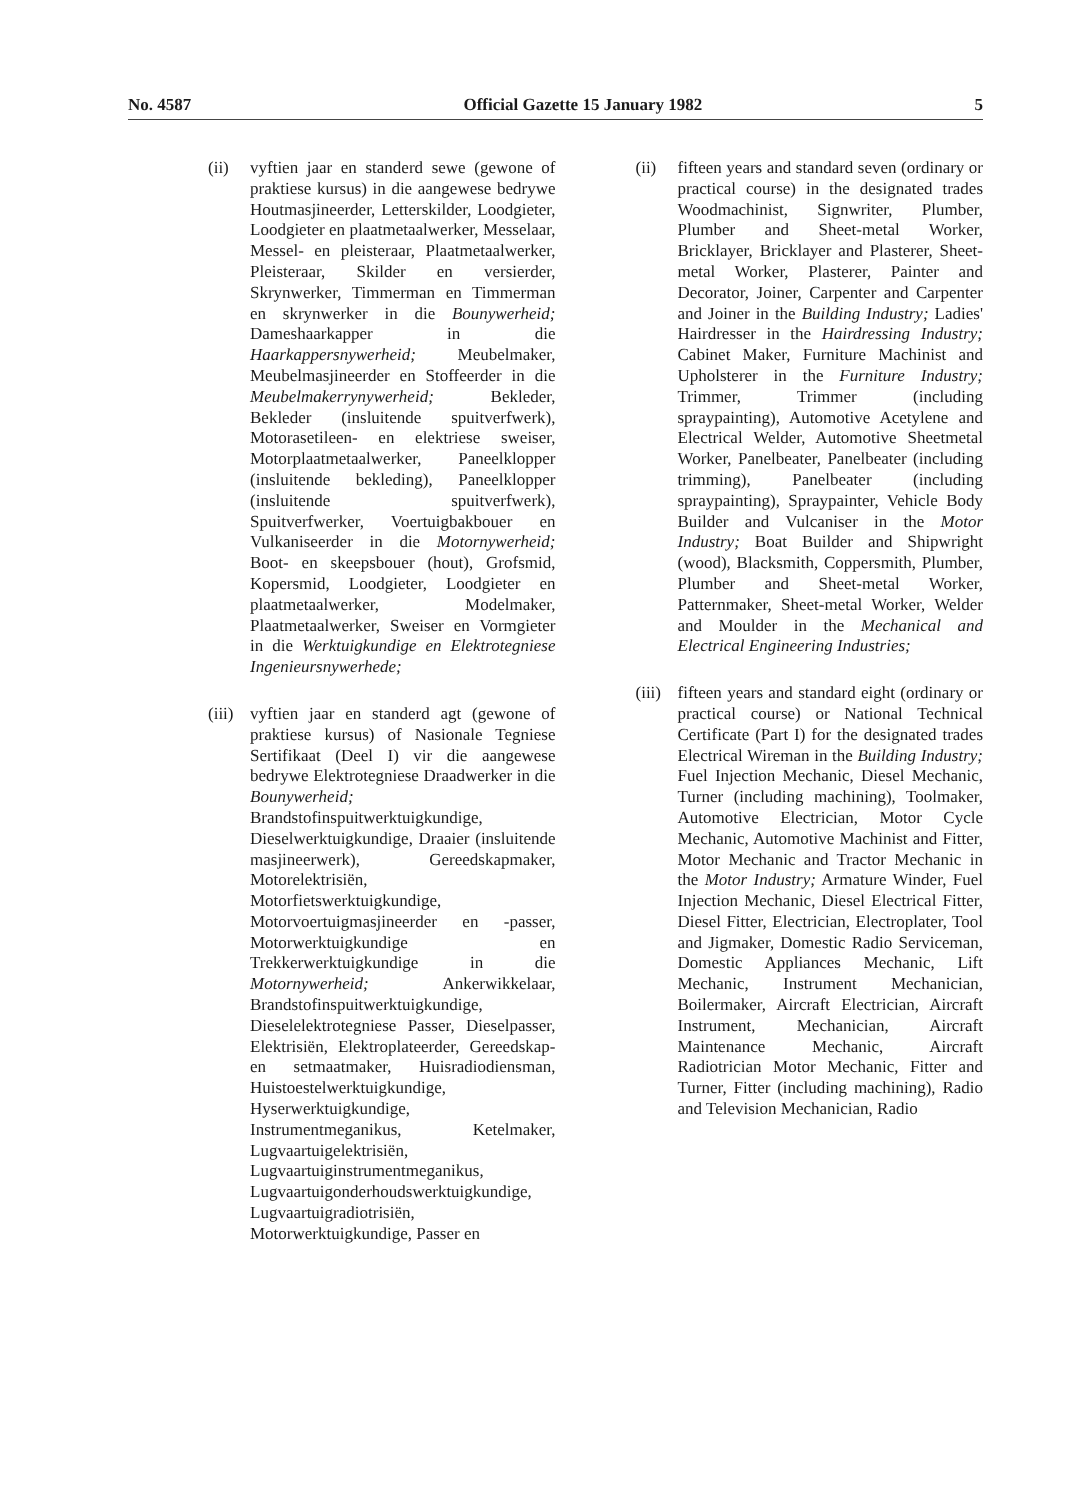No. 4587 Official Gazette 15 January 1982 5
(ii) vyftien jaar en standerd sewe (gewone of praktiese kursus) in die aangewese bedrywe Houtmasjineerder, Letterskilder, Loodgieter, Loodgieter en plaatmetaalwerker, Messelaar, Messel- en pleisteraar, Plaatmetaalwerker, Pleisteraar, Skilder en versierder, Skrynwerker, Timmerman en Timmerman en skrynwerker in die Bounywerheid; Dameshaarkapper in die Haarkappersnywerheid; Meubelmaker, Meubelmasjineerder en Stoffeerder in die Meubelmakerrynywerheid; Bekleder, Bekleder (insluitende spuitverfwerk), Motorasetileen- en elektriese sweiser, Motorplaatmetaalwerker, Paneelklopper (insluitende bekleding), Paneelklopper (insluitende spuitverfwerk), Spuitverfwerker, Voertuigbakbouer en Vulkaniseerder in die Motornywerheid; Boot- en skeepsbouer (hout), Grofsmid, Kopersmid, Loodgieter, Loodgieter en plaatmetaalwerker, Modelmaker, Plaatmetaalwerker, Sweiser en Vormgieter in die Werktuigkundige en Elektrotegniese Ingenieursnywerhede;
(iii)
vyftien jaar en standerd agt (gewone of praktiese kursus) of Nasionale Tegniese Sertifikaat (Deel I) vir die aangewese bedrywe Elektrotegniese Draadwerker in die Bounywerheid; Brandstofinspuitwerktuigkundige, Dieselwerktuigkundige, Draaier (insluitende masjineerwerk), Gereedskapmaker, Motorelektrisiën, Motorfietswerktuigkundige, Motorvoertuigmasjineerder en -passer, Motorwerktuigkundige en Trekkerwerktuigkundige in die Motornywerheid; Ankerwikkelaar, Brandstofinspuitwerktuigkundige, Dieselelektrotegniese Passer, Dieselpasser, Elektrisiën, Elektroplateerder, Gereedskap- en setmaatmaker, Huisradiodiensman, Huistoestelwerktuigkundige, Hyserwerktuigkundige, Instrumentmeganikus, Ketelmaker, Lugvaartuigelektrisiën, Lugvaartuiginstrumentmeganikus, Lugvaartuigonderhoudswerktuigkundige, Lugvaartuigradiotrisiën, Motorwerktuigkundige, Passer en
(ii) fifteen years and standard seven (ordinary or practical course) in the designated trades Woodmachinist, Signwriter, Plumber, Plumber and Sheet-metal Worker, Bricklayer, Bricklayer and Plasterer, Sheet-metal Worker, Plasterer, Painter and Decorator, Joiner, Carpenter and Carpenter and Joiner in the Building Industry; Ladies' Hairdresser in the Hairdressing Industry; Cabinet Maker, Furniture Machinist and Upholsterer in the Furniture Industry; Trimmer, Trimmer (including spraypainting), Automotive Acetylene and Electrical Welder, Automotive Sheetmetal Worker, Panelbeater, Panelbeater (including trimming), Panelbeater (including spraypainting), Spraypainter, Vehicle Body Builder and Vulcaniser in the Motor Industry; Boat Builder and Shipwright (wood), Blacksmith, Coppersmith, Plumber, Plumber and Sheet-metal Worker, Patternmaker, Sheet-metal Worker, Welder and Moulder in the Mechanical and Electrical Engineering Industries;
(iii)
fifteen years and standard eight (ordinary or practical course) or National Technical Certificate (Part I) for the designated trades Electrical Wireman in the Building Industry; Fuel Injection Mechanic, Diesel Mechanic, Turner (including machining), Toolmaker, Automotive Electrician, Motor Cycle Mechanic, Automotive Machinist and Fitter, Motor Mechanic and Tractor Mechanic in the Motor Industry; Armature Winder, Fuel Injection Mechanic, Diesel Electrical Fitter, Diesel Fitter, Electrician, Electroplater, Tool and Jigmaker, Domestic Radio Serviceman, Domestic Appliances Mechanic, Lift Mechanic, Instrument Mechanician, Boilermaker, Aircraft Electrician, Aircraft Instrument, Mechanician, Aircraft Maintenance Mechanic, Aircraft Radiotrician Motor Mechanic, Fitter and Turner, Fitter (including machining), Radio and Television Mechanician, Radio